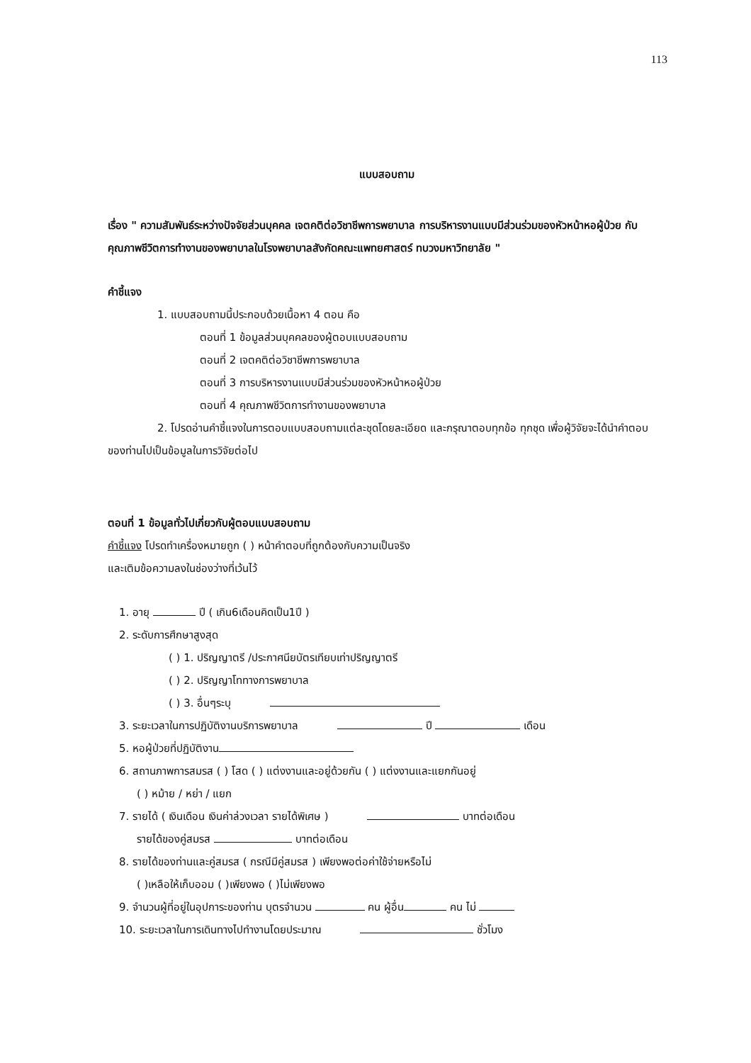113
แบบสอบถาม
เรื่อง " ความสัมพันธ์ระหว่างปัจจัยส่วนบุคคล เจตคติต่อวิชาชีพการพยาบาล การบริหารงานแบบมีส่วนร่วมของหัวหน้าหอผู้ป่วย กับคุณภาพชีวิตการทำงานของพยาบาลในโรงพยาบาลสังกัดคณะแพทยศาสตร์ ทบวงมหาวิทยาลัย "
คำชี้แจง
1. แบบสอบถามนี้ประกอบด้วยเนื้อหา 4 ตอน คือ
ตอนที่ 1 ข้อมูลส่วนบุคคลของผู้ตอบแบบสอบถาม
ตอนที่ 2 เจตคติต่อวิชาชีพการพยาบาล
ตอนที่ 3 การบริหารงานแบบมีส่วนร่วมของหัวหน้าหอผู้ป่วย
ตอนที่ 4 คุณภาพชีวิตการทำงานของพยาบาล
2. โปรดอ่านคำชี้แจงในการตอบแบบสอบถามแต่ละชุดโดยละเอียด และกรุณาตอบทุกข้อ ทุกชุด เพื่อผู้วิจัยจะได้นำคำตอบของท่านไปเป็นข้อมูลในการวิจัยต่อไป
ตอนที่ 1 ข้อมูลทั่วไปเกี่ยวกับผู้ตอบแบบสอบถาม
คำชี้แจง โปรดทำเครื่องหมายถูก ( ) หน้าคำตอบที่ถูกต้องกับความเป็นจริง
และเติมข้อความลงในช่องว่างที่เว้นไว้
1. อายุ ปี ( เกิน6เดือนคิดเป็น1ปี )
2. ระดับการศึกษาสูงสุด
( ) 1. ปริญญาตรี /ประกาศนียบัตรเทียบเท่าปริญญาตรี
( ) 2. ปริญญาโททางการพยาบาล
( ) 3. อื่นๆระบุ
3. ระยะเวลาในการปฏิบัติงานบริการพยาบาล ปี เดือน
5. หอผู้ป่วยที่ปฏิบัติงาน
6. สถานภาพการสมรส ( ) โสด ( ) แต่งงานและอยู่ด้วยกัน ( ) แต่งงานและแยกกันอยู่
( ) หม้าย / หย่า / แยก
7. รายได้ ( เงินเดือน เงินค่าล่วงเวลา รายได้พิเศษ ) บาทต่อเดือน
รายได้ของคู่สมรส บาทต่อเดือน
8. รายได้ของท่านและคู่สมรส ( กรณีมีคู่สมรส ) เพียงพอต่อค่าใช้จ่ายหรือไม่
( )เหลือให้เก็บออม ( )เพียงพอ ( )ไม่เพียงพอ
9. จำนวนผู้ที่อยู่ในอุปการะของท่าน บุตรจำนวน คน ผู้อื่น คน ไม่
10. ระยะเวลาในการเดินทางไปทำงานโดยประมาณ ชั่วโมง